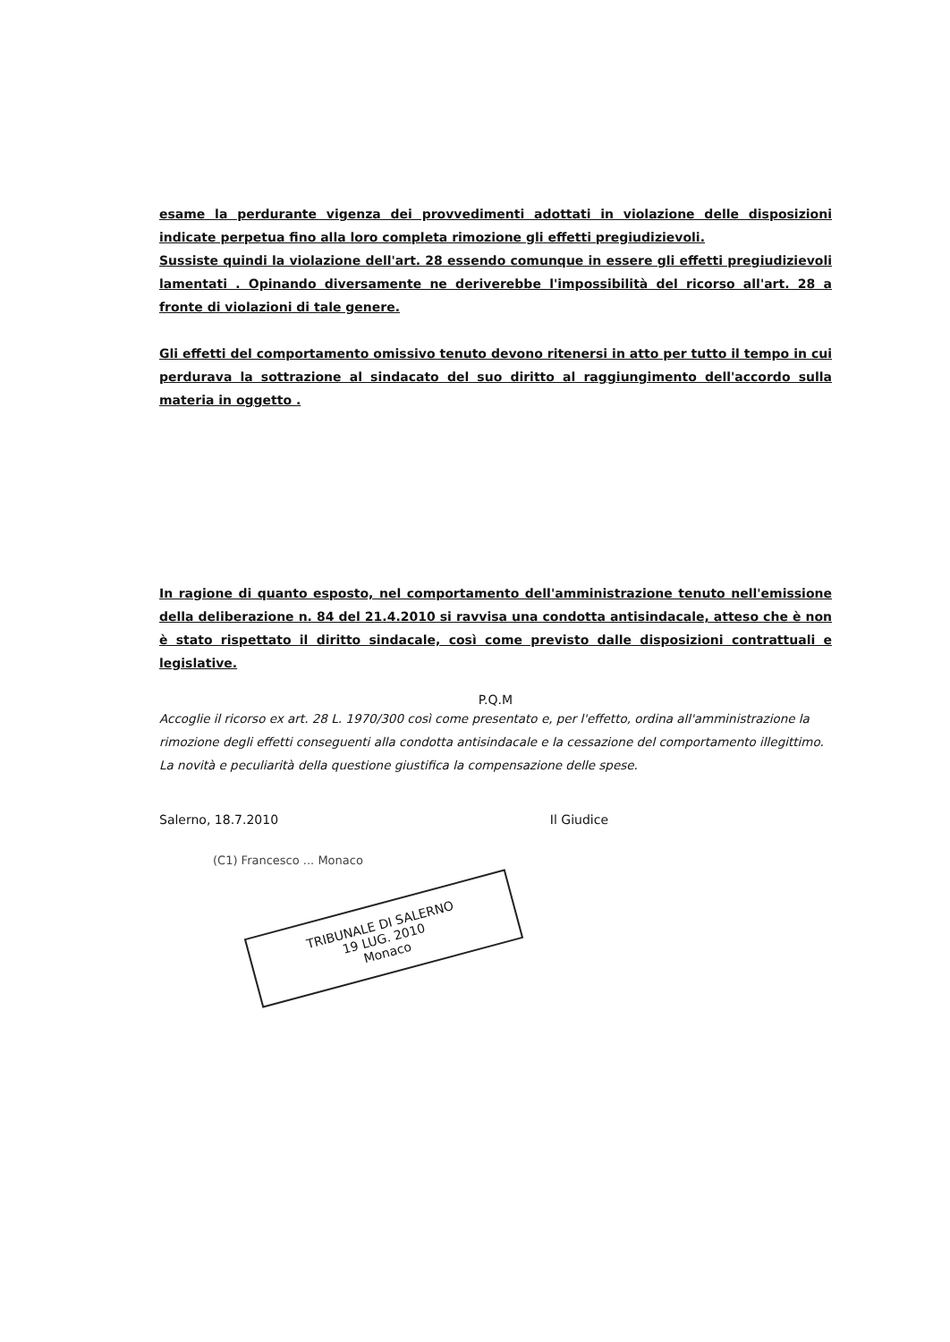esame la perdurante vigenza dei provvedimenti adottati in violazione delle disposizioni indicate perpetua fino alla loro completa rimozione gli effetti pregiudizievoli.
Sussiste quindi la violazione dell'art. 28 essendo comunque in essere gli effetti pregiudizievoli lamentati . Opinando diversamente ne deriverebbe l'impossibilità del ricorso all'art. 28 a fronte di violazioni di tale genere.
Gli effetti del comportamento omissivo tenuto devono ritenersi in atto per tutto il tempo in cui perdurava la sottrazione al sindacato del suo diritto al raggiungimento dell'accordo sulla materia in oggetto .
In ragione di quanto esposto, nel comportamento dell'amministrazione tenuto nell'emissione della deliberazione n. 84 del 21.4.2010 si ravvisa una condotta antisindacale, atteso che è non è stato rispettato il diritto sindacale, così come previsto dalle disposizioni contrattuali e legislative.
P.Q.M
Accoglie il ricorso ex art. 28 L. 1970/300 così come presentato e, per l'effetto, ordina all'amministrazione la rimozione degli effetti conseguenti alla condotta antisindacale e la cessazione del comportamento illegittimo. La novità e peculiarità della questione giustifica la compensazione delle spese.
Salerno, 18.7.2010 Il Giudice
(C1) Francesco ... Monaco
TRIBUNALE DI SALERNO
19 LUG. 2010
Monaco